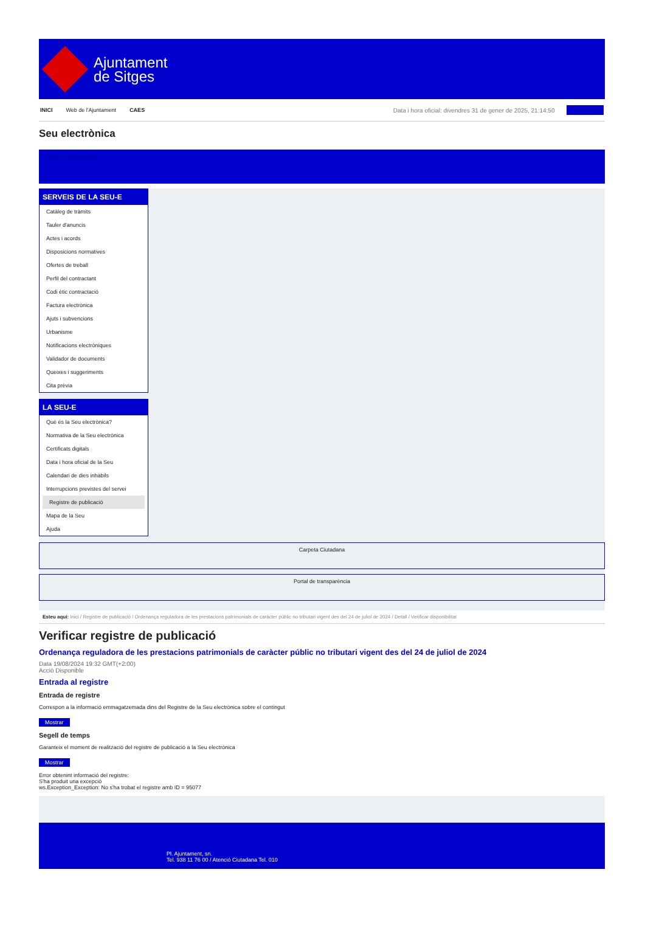Ajuntament
de Sitges
INICI Web de l'Ajuntament CAES Data i hora oficial: divendres 31 de gener de 2025, 21:14:50 Sincronitza
Seu electrònica
Obtenir còpia autèntica
SERVEIS DE LA SEU-E
Catàleg de tràmits
Tauler d'anuncis
Actes i acords
Disposicions normatives
Ofertes de treball
Perfil del contractant
Codi ètic contractació
Factura electrònica
Ajuts i subvencions
Urbanisme
Notificacions electròniques
Validador de documents
Queixes i suggeriments
Cita prèvia
LA SEU-E
Què és la Seu electrònica?
Normativa de la Seu electrònica
Certificats digitals
Data i hora oficial de la Seu
Calendari de dies inhàbils
Interrupcions previstes del servei
Registre de publicació
Mapa de la Seu
Ajuda
Carpeta Ciutadana
Portal de transparència
Esteu aquí: Inici / Registre de publicació / Ordenança reguladora de les prestacions patrimonials de caràcter públic no tributari vigent des del 24 de juliol de 2024 / Detall / Verificar disponibilitat
Verificar registre de publicació
Ordenança reguladora de les prestacions patrimonials de caràcter públic no tributari vigent des del 24 de juliol de 2024
Data 19/08/2024 19:32 GMT(+2:00)
Acció Disponible
Entrada al registre
Entrada de registre
Correspon a la informació emmagatzemada dins del Registre de la Seu electrònica sobre el contingut
Mostrar
Segell de temps
Garanteix el moment de realització del registre de publicació a la Seu electrònica
Mostrar
Error obtenint informació del registre:
S'ha produit una excepció
ws.Exception_Exception: No s'ha trobat el registre amb ID = 95077
Pl. Ajuntament, sn.
Tel. 938 11 76 00 / Atenció Ciutadana Tel. 010